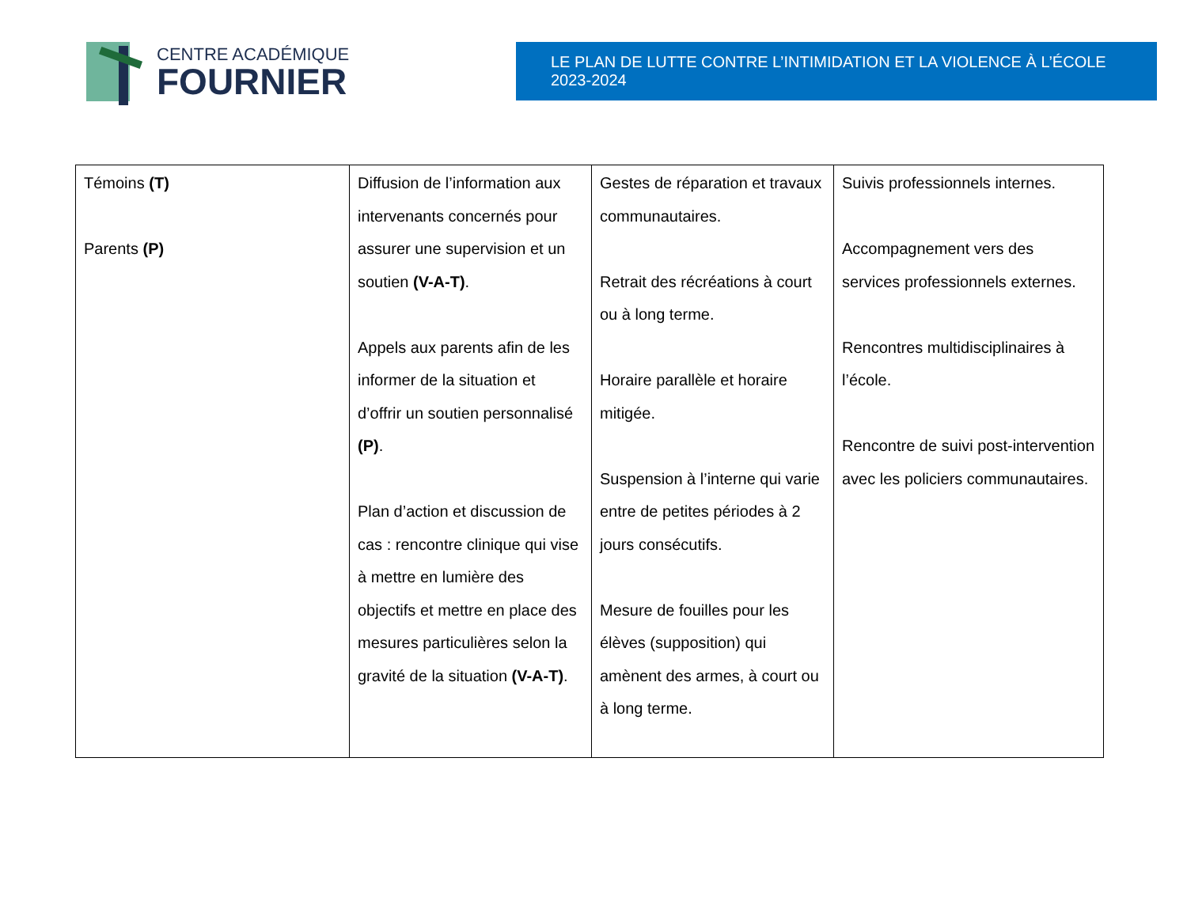CENTRE ACADÉMIQUE
FOURNIER
LE PLAN DE LUTTE CONTRE L’INTIMIDATION ET LA VIOLENCE À L’ÉCOLE 2023-2024
| Témoins (T) Parents (P) | Diffusion de l’information aux intervenants concernés pour assurer une supervision et un soutien (V-A-T) . Appels aux parents afin de les informer de la situation et d’offrir un soutien personnalisé (P) . Plan d’action et discussion de cas : rencontre clinique qui vise à mettre en lumière des objectifs et mettre en place des mesures particulières selon la gravité de la situation (V-A-T) . | Gestes de réparation et travaux communautaires. Retrait des récréations à court ou à long terme. Horaire parallèle et horaire mitigée. Suspension à l’interne qui varie entre de petites périodes à 2 jours consécutifs. Mesure de fouilles pour les élèves (supposition) qui amènent des armes, à court ou à long terme. | Suivis professionnels internes. Accompagnement vers des services professionnels externes. Rencontres multidisciplinaires à l’école. Rencontre de suivi post-intervention avec les policiers communautaires. |